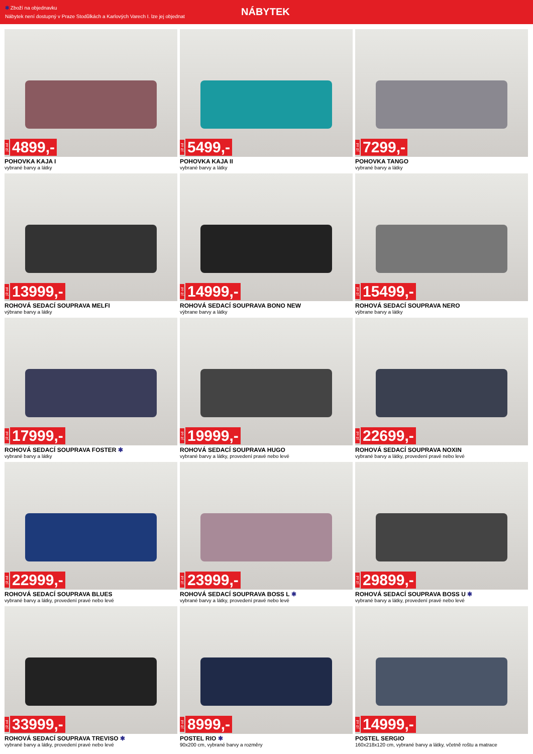✱ Zboží na objednavku
Nábytek není dostupný v Praze Stodůlkách a Karlových Varech I. lze jej objednat
NÁBYTEK
již od 4899,-
POHOVKA KAJA I
vybrané barvy a látky
již od 5499,-
POHOVKA KAJA II
vybrané barvy a látky
již od 7299,-
POHOVKA TANGO
vybrané barvy a látky
již od 13999,-
ROHOVÁ SEDACÍ SOUPRAVA MELFI
výbrane barvy a látky
již od 14999,-
ROHOVÁ SEDACÍ SOUPRAVA BONO NEW
výbrane barvy a látky
již od 15499,-
ROHOVÁ SEDACÍ SOUPRAVA NERO
výbrane barvy a látky
již od 17999,-
ROHOVÁ SEDACÍ SOUPRAVA FOSTER ✱
vybrané barvy a látky
již od 19999,-
ROHOVÁ SEDACÍ SOUPRAVA HUGO
vybrané barvy a látky, provedení pravé nebo levé
již od 22699,-
ROHOVÁ SEDACÍ SOUPRAVA NOXIN
vybrané barvy a látky, provedení pravé nebo levé
již od 22999,-
ROHOVÁ SEDACÍ SOUPRAVA BLUES
vybrané barvy a látky, provedení pravé nebo levé
již od 23999,-
ROHOVÁ SEDACÍ SOUPRAVA BOSS L ✱
vybrané barvy a látky, provedení pravé nebo levé
již od 29899,-
ROHOVÁ SEDACÍ SOUPRAVA BOSS U ✱
vybrané barvy a látky, provedení pravé nebo levé
již od 33999,-
ROHOVÁ SEDACÍ SOUPRAVA TREVISO ✱
vybrané barvy a látky, provedení pravé nebo levé
již od 8999,-
POSTEL RIO ✱
90x200 cm, vybrané barvy a rozměry
již od 14999,-
POSTEL SERGIO
160x218x120 cm, vybrané barvy a látky, včetně roštu a matrace